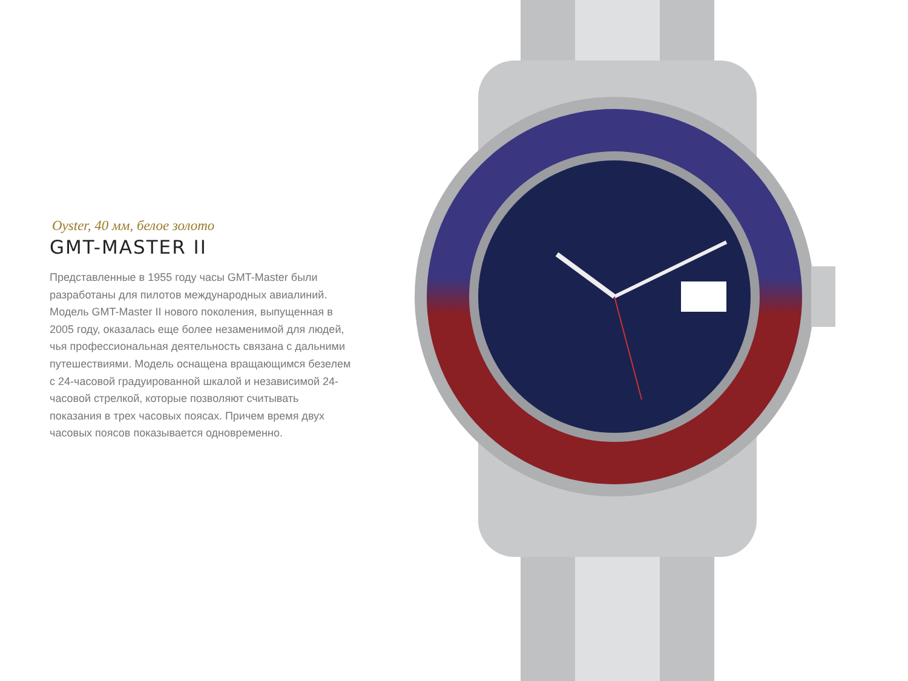Oyster, 40 мм, белое золото
GMT-MASTER II
Представленные в 1955 году часы GMT-Master были разработаны для пилотов международных авиалиний. Модель GMT-Master II нового поколения, выпущенная в 2005 году, оказалась еще более незаменимой для людей, чья профессиональная деятельность связана с дальними путешествиями. Модель оснащена вращающимся безелем с 24-часовой градуированной шкалой и независимой 24-часовой стрелкой, которые позволяют считывать показания в трех часовых поясах. Причем время двух часовых поясов показывается одновременно.